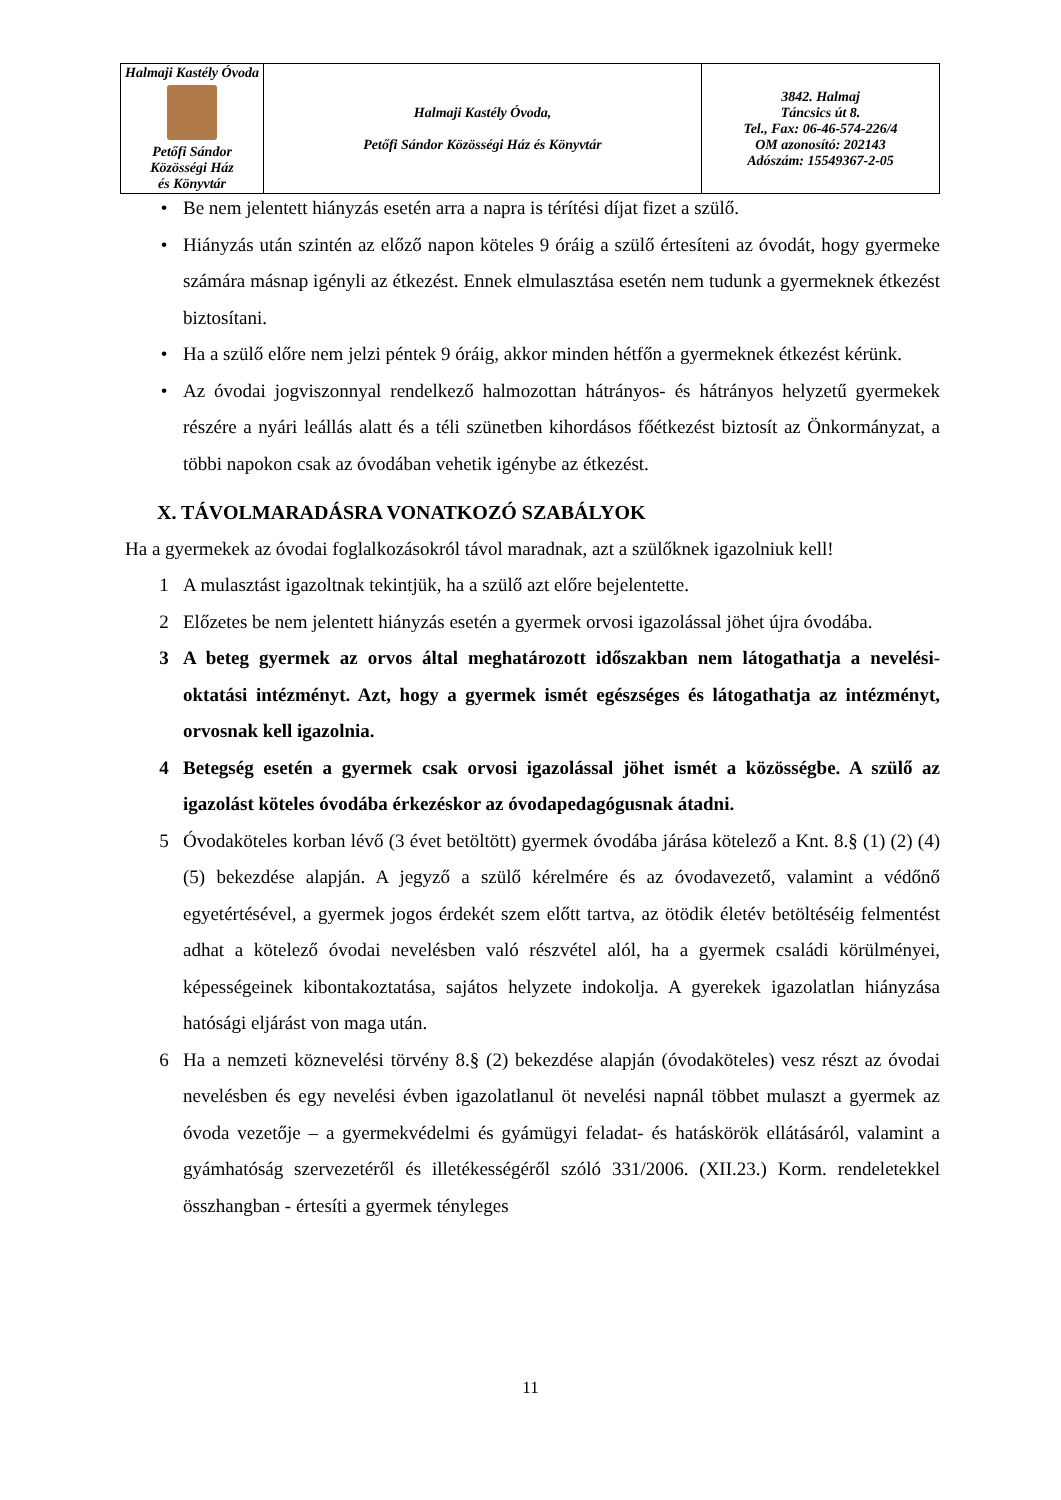| Halmaji Kastély Óvoda Petőfi Sándor Közösségi Ház és Könyvtár | Halmaji Kastély Óvoda, Petőfi Sándor Közösségi Ház és Könyvtár | 3842. Halmaj Táncsics út 8. Tel., Fax: 06-46-574-226/4 OM azonosító: 202143 Adószám: 15549367-2-05 |
• Be nem jelentett hiányzás esetén arra a napra is térítési díjat fizet a szülő.
• Hiányzás után szintén az előző napon köteles 9 óráig a szülő értesíteni az óvodát, hogy gyermeke számára másnap igényli az étkezést. Ennek elmulasztása esetén nem tudunk a gyermeknek étkezést biztosítani.
• Ha a szülő előre nem jelzi péntek 9 óráig, akkor minden hétfőn a gyermeknek étkezést kérünk.
• Az óvodai jogviszonnyal rendelkező halmozottan hátrányos- és hátrányos helyzetű gyermekek részére a nyári leállás alatt és a téli szünetben kihordásos főétkezést biztosít az Önkormányzat, a többi napokon csak az óvodában vehetik igénybe az étkezést.
X. TÁVOLMARADÁSRA VONATKOZÓ SZABÁLYOK
Ha a gyermekek az óvodai foglalkozásokról távol maradnak, azt a szülőknek igazolniuk kell!
1 A mulasztást igazoltnak tekintjük, ha a szülő azt előre bejelentette.
2 Előzetes be nem jelentett hiányzás esetén a gyermek orvosi igazolással jöhet újra óvodába.
3 A beteg gyermek az orvos által meghatározott időszakban nem látogathatja a nevelési-oktatási intézményt. Azt, hogy a gyermek ismét egészséges és látogathatja az intézményt, orvosnak kell igazolnia.
4 Betegség esetén a gyermek csak orvosi igazolással jöhet ismét a közösségbe. A szülő az igazolást köteles óvodába érkezéskor az óvodapedagógusnak átadni.
5 Óvodaköteles korban lévő (3 évet betöltött) gyermek óvodába járása kötelező a Knt. 8.§ (1) (2) (4) (5) bekezdése alapján. A jegyző a szülő kérelmére és az óvodavezető, valamint a védőnő egyetértésével, a gyermek jogos érdekét szem előtt tartva, az ötödik életév betöltéséig felmentést adhat a kötelező óvodai nevelésben való részvétel alól, ha a gyermek családi körülményei, képességeinek kibontakoztatása, sajátos helyzete indokolja. A gyerekek igazolatlan hiányzása hatósági eljárást von maga után.
6 Ha a nemzeti köznevelési törvény 8.§ (2) bekezdése alapján (óvodaköteles) vesz részt az óvodai nevelésben és egy nevelési évben igazolatlanul öt nevelési napnál többet mulaszt a gyermek az óvoda vezetője – a gyermekvédelmi és gyámügyi feladat- és hatáskörök ellátásáról, valamint a gyámhatóság szervezetéről és illetékességéről szóló 331/2006. (XII.23.) Korm. rendeletekkel összhangban - értesíti a gyermek tényleges
11